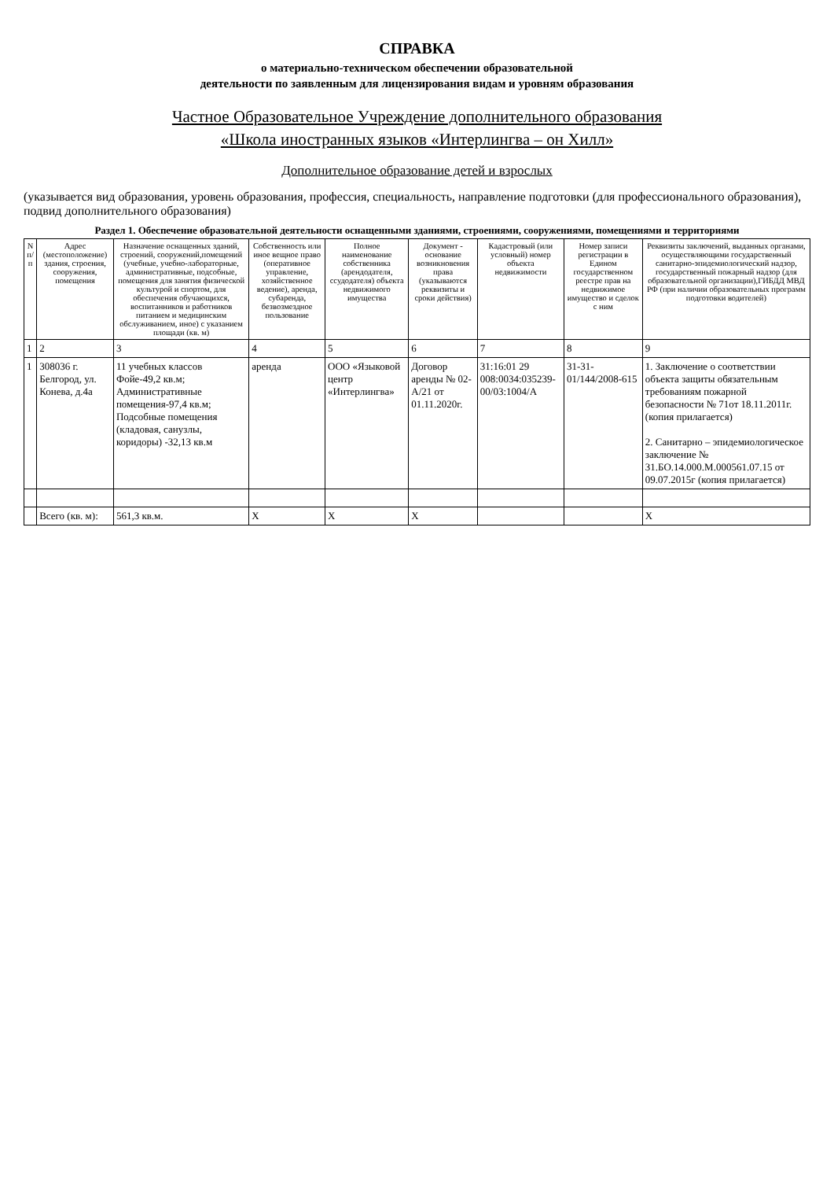СПРАВКА
о материально-техническом обеспечении образовательной
деятельности по заявленным для лицензирования видам и уровням образования
Частное Образовательное Учреждение дополнительного образования
«Школа иностранных языков «Интерлингва – он Хилл»
Дополнительное образование детей и взрослых
(указывается вид образования, уровень образования, профессия, специальность, направление подготовки (для профессионального образования), подвид дополнительного образования)
Раздел 1. Обеспечение образовательной деятельности оснащенными зданиями, строениями, сооружениями, помещениями и территориями
| N п/п | Адрес (местоположение) здания, строения, сооружения, помещения | Назначение оснащенных зданий, строений, сооружений,помещений (учебные, учебно-лабораторные, административные, подсобные, помещения для занятия физической культурой и спортом, для обеспечения обучающихся, воспитанников и работников питанием и медицинским обслуживанием, иное) с указанием площади (кв. м) | Собственность или иное вещное право (оперативное управление, хозяйственное ведение), аренда, субаренда, безвозмездное пользование | Полное наименование собственника (арендодателя, ссудодателя) объекта недвижимого имущества | Документ - основание возникновения права (указываются реквизиты и сроки действия) | Кадастровый (или условный) номер объекта недвижимости | Номер записи регистрации в Едином государственном реестре прав на недвижимое имущество и сделок с ним | Реквизиты заключений, выданных органами, осуществляющими государственный санитарно-эпидемиологический надзор, государственный пожарный надзор (для образовательной организации),ГИБДД МВД РФ (при наличии образовательных программ подготовки водителей) |
| --- | --- | --- | --- | --- | --- | --- | --- | --- |
| 1 | 2 | 3 | 4 | 5 | 6 | 7 | 8 | 9 |
| 1 | 308036 г. Белгород, ул. Конева, д.4а | 11 учебных классов Фойе-49,2 кв.м; Административные помещения-97,4 кв.м; Подсобные помещения (кладовая, санузлы, коридоры) -32,13 кв.м | аренда | ООО «Языковой центр «Интерлингва» | Договор аренды № 02-А/21 от 01.11.2020г. | 31:16:01 29 008:0034:035239-00/03:1004/А | 31-31-01/144/2008-615 | 1. Заключение о соответствии объекта защиты обязательным требованиям пожарной безопасности № 71от 18.11.2011г. (копия прилагается) 2. Санитарно – эпидемиологическое заключение № 31.БО.14.000.М.000561.07.15 от 09.07.2015г (копия прилагается) |
| | Всего (кв. м): | 561,3 кв.м. | Х | Х | Х | | | Х |